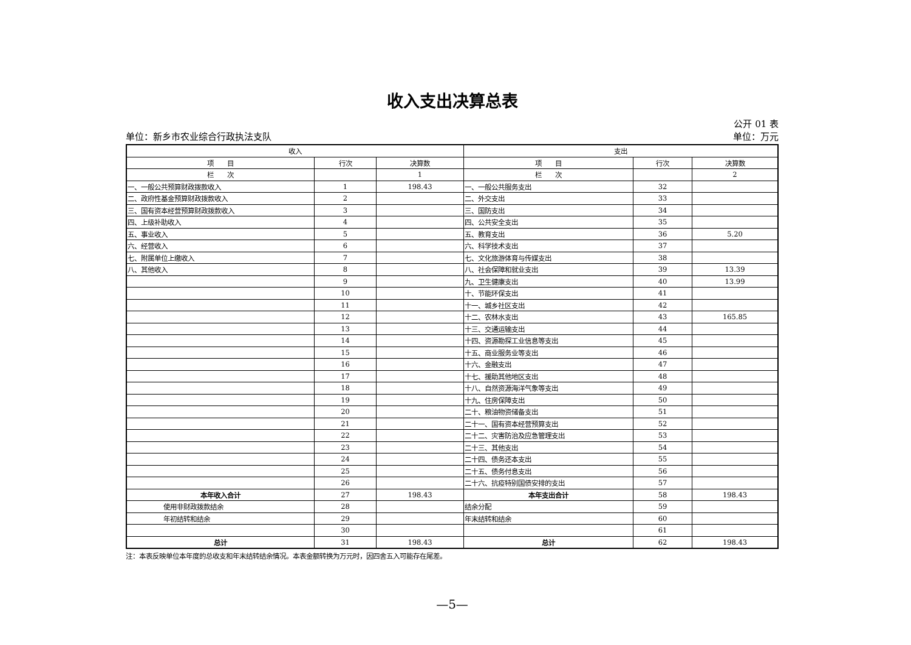收入支出决算总表
公开 01 表
单位：新乡市农业综合行政执法支队 单位：万元
| 收入 | | | 支出 | | |
| --- | --- | --- | --- | --- | --- |
| 项 目 | 行次 | 决算数 | 项 目 | 行次 | 决算数 |
| 栏 次 | | 1 | 栏 次 | | 2 |
| 一、一般公共预算财政拨款收入 | 1 | 198.43 | 一、一般公共服务支出 | 32 | |
| 二、政府性基金预算财政拨款收入 | 2 | | 二、外交支出 | 33 | |
| 三、国有资本经营预算财政拨款收入 | 3 | | 三、国防支出 | 34 | |
| 四、上级补助收入 | 4 | | 四、公共安全支出 | 35 | |
| 五、事业收入 | 5 | | 五、教育支出 | 36 | 5.20 |
| 六、经营收入 | 6 | | 六、科学技术支出 | 37 | |
| 七、附属单位上缴收入 | 7 | | 七、文化旅游体育与传媒支出 | 38 | |
| 八、其他收入 | 8 | | 八、社会保障和就业支出 | 39 | 13.39 |
| | 9 | | 九、卫生健康支出 | 40 | 13.99 |
| | 10 | | 十、节能环保支出 | 41 | |
| | 11 | | 十一、城乡社区支出 | 42 | |
| | 12 | | 十二、农林水支出 | 43 | 165.85 |
| | 13 | | 十三、交通运输支出 | 44 | |
| | 14 | | 十四、资源勘探工业信息等支出 | 45 | |
| | 15 | | 十五、商业服务业等支出 | 46 | |
| | 16 | | 十六、金融支出 | 47 | |
| | 17 | | 十七、援助其他地区支出 | 48 | |
| | 18 | | 十八、自然资源海洋气象等支出 | 49 | |
| | 19 | | 十九、住房保障支出 | 50 | |
| | 20 | | 二十、粮油物资储备支出 | 51 | |
| | 21 | | 二十一、国有资本经营预算支出 | 52 | |
| | 22 | | 二十二、灾害防治及应急管理支出 | 53 | |
| | 23 | | 二十三、其他支出 | 54 | |
| | 24 | | 二十四、债务还本支出 | 55 | |
| | 25 | | 二十五、债务付息支出 | 56 | |
| | 26 | | 二十六、抗疫特别国债安排的支出 | 57 | |
| 本年收入合计 | 27 | 198.43 | 本年支出合计 | 58 | 198.43 |
| 使用非财政拨款结余 | 28 | | 结余分配 | 59 | |
| 年初结转和结余 | 29 | | 年末结转和结余 | 60 | |
| | 30 | | | 61 | |
| 总计 | 31 | 198.43 | 总计 | 62 | 198.43 |
注：本表反映单位本年度的总收支和年末结转结余情况。本表金额转换为万元时，因四舍五入可能存在尾差。
—5—